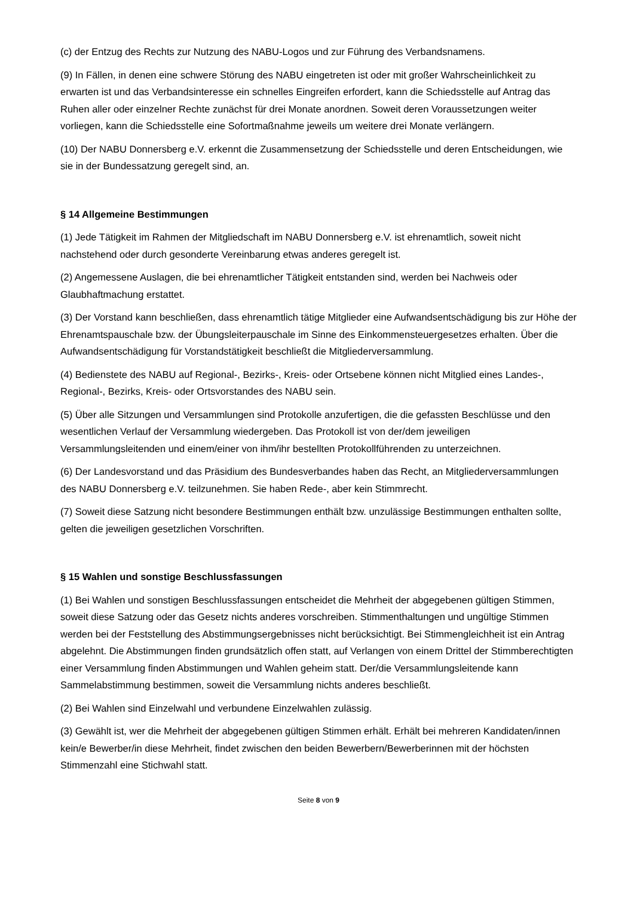(c) der Entzug des Rechts zur Nutzung des NABU-Logos und zur Führung des Verbandsnamens.
(9) In Fällen, in denen eine schwere Störung des NABU eingetreten ist oder mit großer Wahrscheinlichkeit zu erwarten ist und das Verbandsinteresse ein schnelles Eingreifen erfordert, kann die Schiedsstelle auf Antrag das Ruhen aller oder einzelner Rechte zunächst für drei Monate anordnen. Soweit deren Voraussetzungen weiter vorliegen, kann die Schiedsstelle eine Sofortmaßnahme jeweils um weitere drei Monate verlängern.
(10) Der NABU Donnersberg e.V. erkennt die Zusammensetzung der Schiedsstelle und deren Entscheidungen, wie sie in der Bundessatzung geregelt sind, an.
§ 14 Allgemeine Bestimmungen
(1) Jede Tätigkeit im Rahmen der Mitgliedschaft im NABU Donnersberg e.V. ist ehrenamtlich, soweit nicht nachstehend oder durch gesonderte Vereinbarung etwas anderes geregelt ist.
(2) Angemessene Auslagen, die bei ehrenamtlicher Tätigkeit entstanden sind, werden bei Nachweis oder Glaubhaftmachung erstattet.
(3) Der Vorstand kann beschließen, dass ehrenamtlich tätige Mitglieder eine Aufwandsentschädigung bis zur Höhe der Ehrenamtspauschale bzw. der Übungsleiterpauschale im Sinne des Einkommensteuergesetzes erhalten. Über die Aufwandsentschädigung für Vorstandstätigkeit beschließt die Mitgliederversammlung.
(4) Bedienstete des NABU auf Regional-, Bezirks-, Kreis- oder Ortsebene können nicht Mitglied eines Landes-, Regional-, Bezirks, Kreis- oder Ortsvorstandes des NABU sein.
(5) Über alle Sitzungen und Versammlungen sind Protokolle anzufertigen, die die gefassten Beschlüsse und den wesentlichen Verlauf der Versammlung wiedergeben. Das Protokoll ist von der/dem jeweiligen Versammlungsleitenden und einem/einer von ihm/ihr bestellten Protokollführenden zu unterzeichnen.
(6) Der Landesvorstand und das Präsidium des Bundesverbandes haben das Recht, an Mitgliederversammlungen des NABU Donnersberg e.V. teilzunehmen. Sie haben Rede-, aber kein Stimmrecht.
(7) Soweit diese Satzung nicht besondere Bestimmungen enthält bzw. unzulässige Bestimmungen enthalten sollte, gelten die jeweiligen gesetzlichen Vorschriften.
§ 15 Wahlen und sonstige Beschlussfassungen
(1) Bei Wahlen und sonstigen Beschlussfassungen entscheidet die Mehrheit der abgegebenen gültigen Stimmen, soweit diese Satzung oder das Gesetz nichts anderes vorschreiben. Stimmenthaltungen und ungültige Stimmen werden bei der Feststellung des Abstimmungsergebnisses nicht berücksichtigt. Bei Stimmengleichheit ist ein Antrag abgelehnt. Die Abstimmungen finden grundsätzlich offen statt, auf Verlangen von einem Drittel der Stimmberechtigten einer Versammlung finden Abstimmungen und Wahlen geheim statt. Der/die Versammlungsleitende kann Sammelabstimmung bestimmen, soweit die Versammlung nichts anderes beschließt.
(2) Bei Wahlen sind Einzelwahl und verbundene Einzelwahlen zulässig.
(3) Gewählt ist, wer die Mehrheit der abgegebenen gültigen Stimmen erhält. Erhält bei mehreren Kandidaten/innen kein/e Bewerber/in diese Mehrheit, findet zwischen den beiden Bewerbern/Bewerberinnen mit der höchsten Stimmenzahl eine Stichwahl statt.
Seite 8 von 9